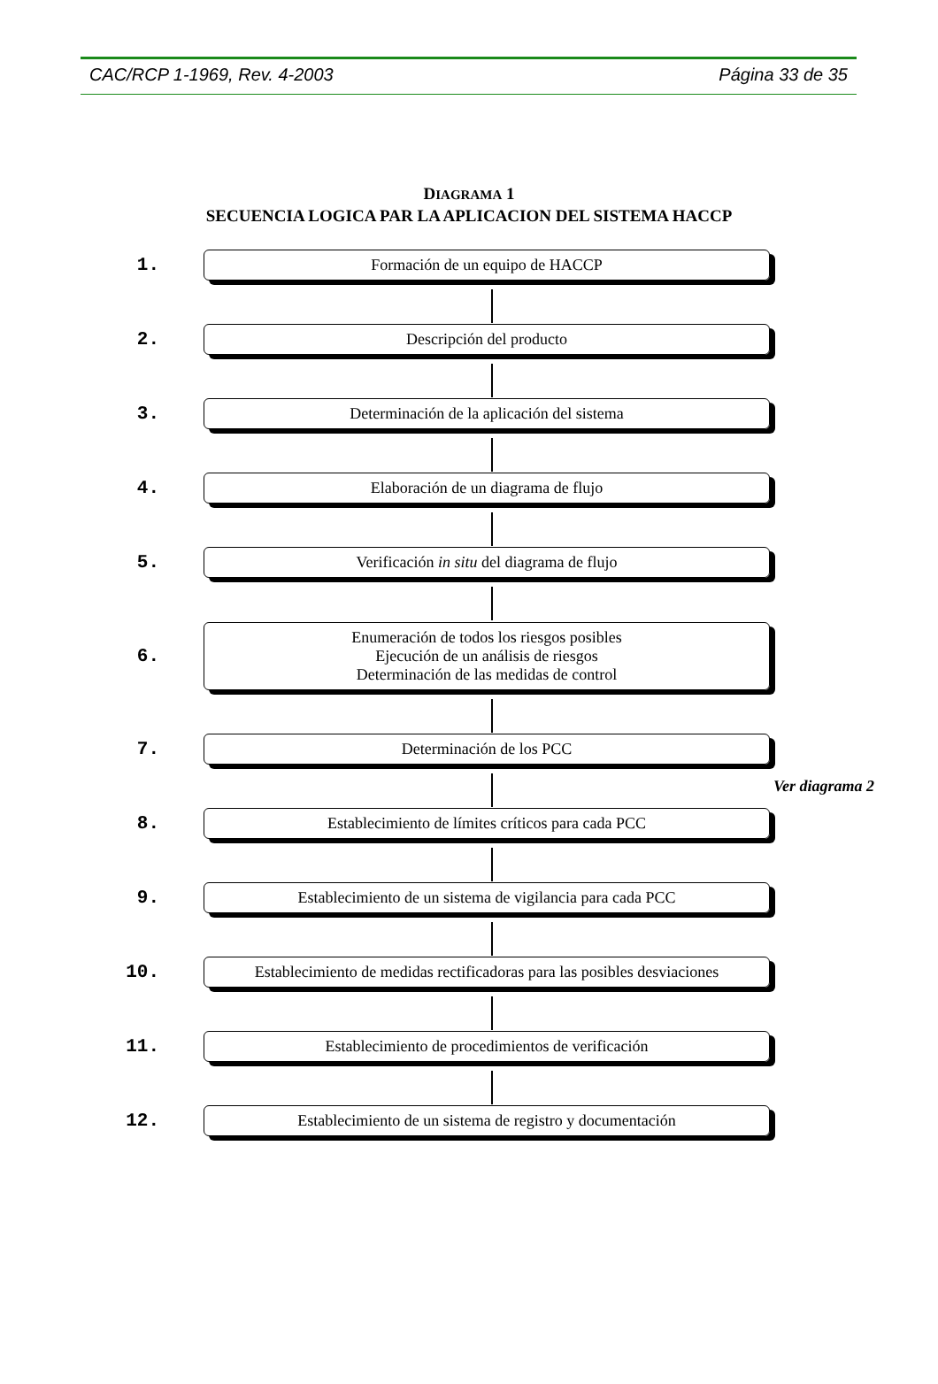CAC/RCP 1-1969, Rev. 4-2003 Página 33 de 35
DIAGRAMA 1
SECUENCIA LOGICA PAR LA APLICACION DEL SISTEMA HACCP
1.
Formación de un equipo de HACCP
2.
Descripción del producto
3.
Determinación de la aplicación del sistema
4.
Elaboración de un diagrama de flujo
5.
Verificación in situ del diagrama de flujo
6.
Enumeración de todos los riesgos posibles
Ejecución de un análisis de riesgos
Determinación de las medidas de control
7.
Determinación de los PCC
Ver diagrama 2
8.
Establecimiento de límites críticos para cada PCC
9.
Establecimiento de un sistema de vigilancia para cada PCC
10.
Establecimiento de medidas rectificadoras para las posibles desviaciones
11.
Establecimiento de procedimientos de verificación
12.
Establecimiento de un sistema de registro y documentación